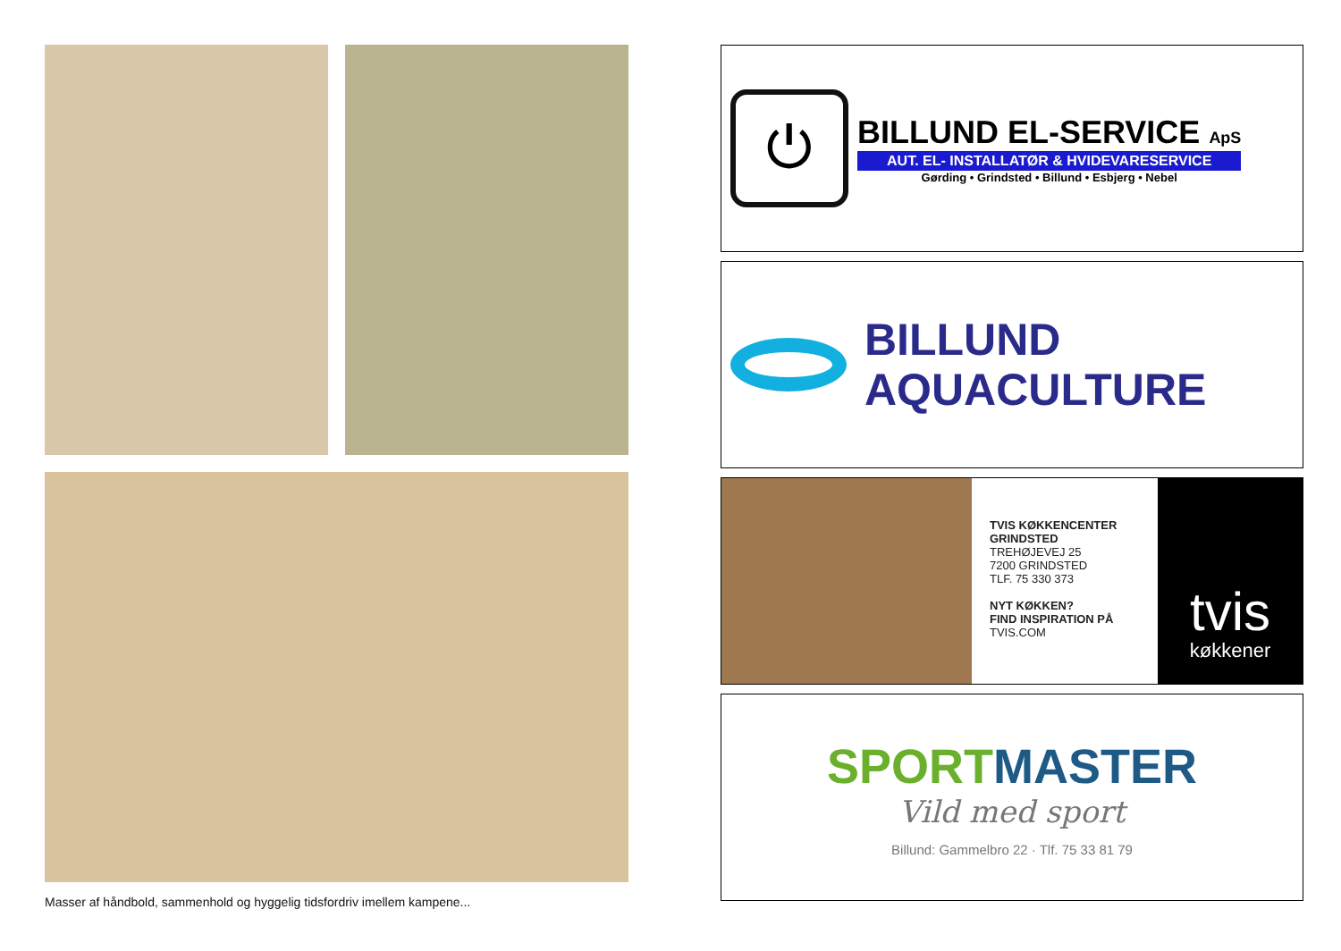Masser af håndbold, sammenhold og hyggelig tidsfordriv imellem kampene...
⏻
BILLUND EL-SERVICE ApS
AUT. EL- INSTALLATØR & HVIDEVARESERVICE
Gørding • Grindsted • Billund • Esbjerg • Nebel
BILLUND
AQUACULTURE
TVIS KØKKENCENTER GRINDSTED
TREHØJEVEJ 25
7200 GRINDSTED
TLF. 75 330 373
NYT KØKKEN?
FIND INSPIRATION PÅ
TVIS.COM
tvis
køkkener
SPORT MASTER
Vild med sport
Billund: Gammelbro 22 · Tlf. 75 33 81 79